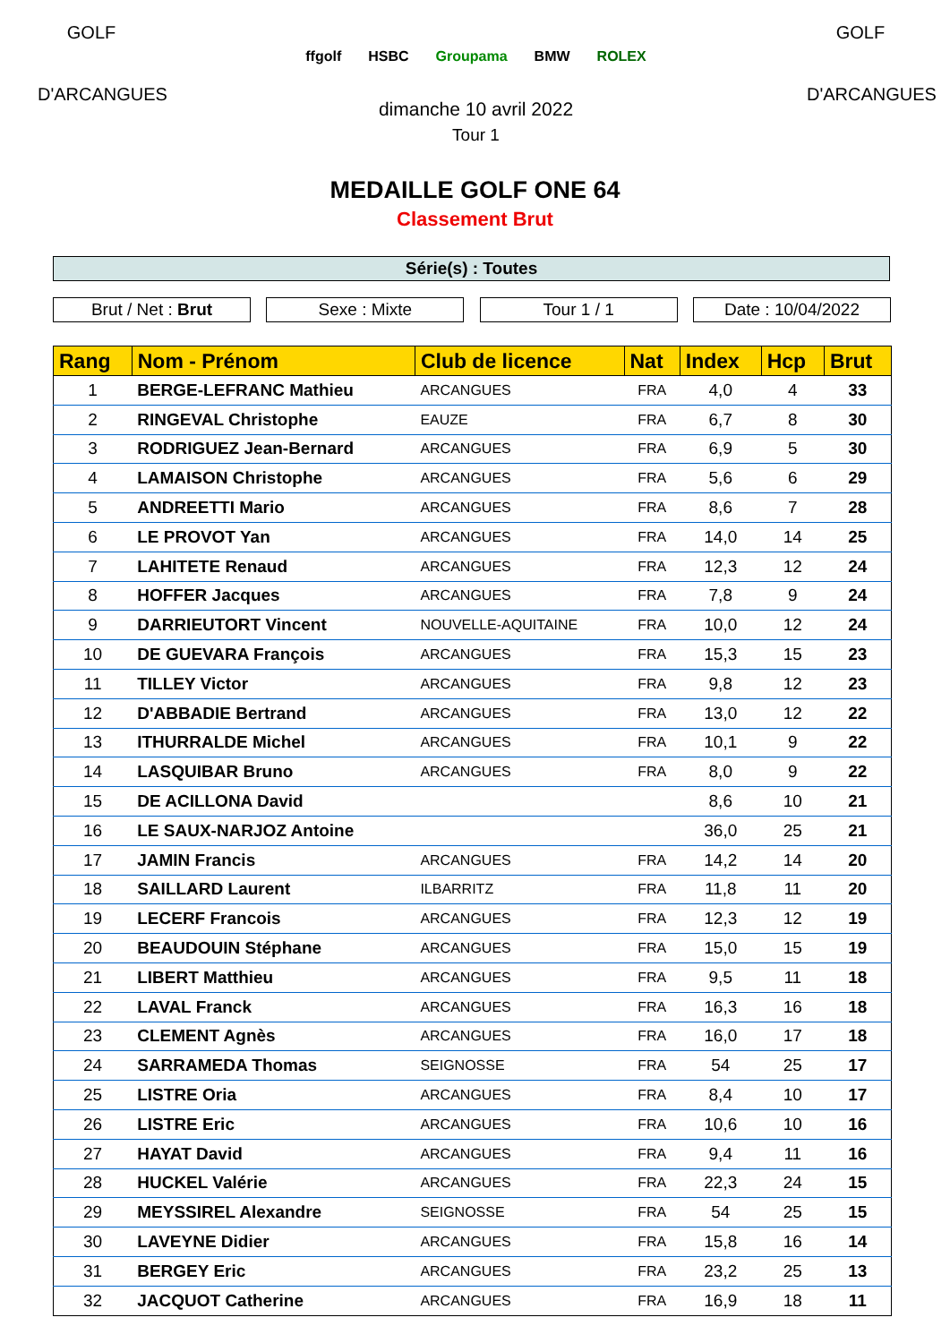GOLF
D'ARCANGUES
ffgolf HSBC Groupama BMW ROLEX
dimanche 10 avril 2022
Tour 1
GOLF
D'ARCANGUES
MEDAILLE GOLF ONE 64
Classement Brut
Série(s) : Toutes
Brut / Net : Brut Sexe : Mixte Tour 1 / 1 Date : 10/04/2022
| Rang | Nom - Prénom | Club de licence | Nat | Index | Hcp | Brut |
| --- | --- | --- | --- | --- | --- | --- |
| 1 | BERGE-LEFRANC Mathieu | ARCANGUES | FRA | 4,0 | 4 | 33 |
| 2 | RINGEVAL Christophe | EAUZE | FRA | 6,7 | 8 | 30 |
| 3 | RODRIGUEZ Jean-Bernard | ARCANGUES | FRA | 6,9 | 5 | 30 |
| 4 | LAMAISON Christophe | ARCANGUES | FRA | 5,6 | 6 | 29 |
| 5 | ANDREETTI Mario | ARCANGUES | FRA | 8,6 | 7 | 28 |
| 6 | LE PROVOT Yan | ARCANGUES | FRA | 14,0 | 14 | 25 |
| 7 | LAHITETE Renaud | ARCANGUES | FRA | 12,3 | 12 | 24 |
| 8 | HOFFER Jacques | ARCANGUES | FRA | 7,8 | 9 | 24 |
| 9 | DARRIEUTORT Vincent | NOUVELLE-AQUITAINE | FRA | 10,0 | 12 | 24 |
| 10 | DE GUEVARA François | ARCANGUES | FRA | 15,3 | 15 | 23 |
| 11 | TILLEY Victor | ARCANGUES | FRA | 9,8 | 12 | 23 |
| 12 | D'ABBADIE Bertrand | ARCANGUES | FRA | 13,0 | 12 | 22 |
| 13 | ITHURRALDE Michel | ARCANGUES | FRA | 10,1 | 9 | 22 |
| 14 | LASQUIBAR Bruno | ARCANGUES | FRA | 8,0 | 9 | 22 |
| 15 | DE ACILLONA David | | | 8,6 | 10 | 21 |
| 16 | LE SAUX-NARJOZ Antoine | | | 36,0 | 25 | 21 |
| 17 | JAMIN Francis | ARCANGUES | FRA | 14,2 | 14 | 20 |
| 18 | SAILLARD Laurent | ILBARRITZ | FRA | 11,8 | 11 | 20 |
| 19 | LECERF Francois | ARCANGUES | FRA | 12,3 | 12 | 19 |
| 20 | BEAUDOUIN Stéphane | ARCANGUES | FRA | 15,0 | 15 | 19 |
| 21 | LIBERT Matthieu | ARCANGUES | FRA | 9,5 | 11 | 18 |
| 22 | LAVAL Franck | ARCANGUES | FRA | 16,3 | 16 | 18 |
| 23 | CLEMENT Agnès | ARCANGUES | FRA | 16,0 | 17 | 18 |
| 24 | SARRAMEDA Thomas | SEIGNOSSE | FRA | 54 | 25 | 17 |
| 25 | LISTRE Oria | ARCANGUES | FRA | 8,4 | 10 | 17 |
| 26 | LISTRE Eric | ARCANGUES | FRA | 10,6 | 10 | 16 |
| 27 | HAYAT David | ARCANGUES | FRA | 9,4 | 11 | 16 |
| 28 | HUCKEL Valérie | ARCANGUES | FRA | 22,3 | 24 | 15 |
| 29 | MEYSSIREL Alexandre | SEIGNOSSE | FRA | 54 | 25 | 15 |
| 30 | LAVEYNE Didier | ARCANGUES | FRA | 15,8 | 16 | 14 |
| 31 | BERGEY Eric | ARCANGUES | FRA | 23,2 | 25 | 13 |
| 32 | JACQUOT Catherine | ARCANGUES | FRA | 16,9 | 18 | 11 |